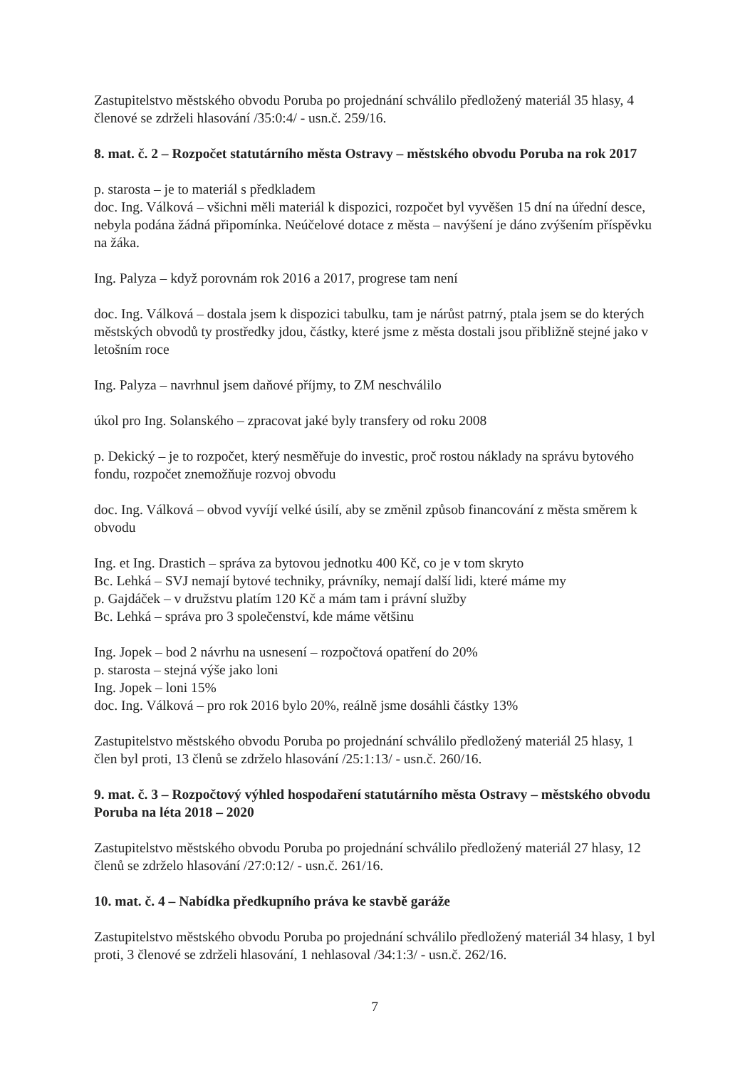Zastupitelstvo městského obvodu Poruba po projednání schválilo předložený materiál 35 hlasy, 4 členové se zdrželi hlasování /35:0:4/ - usn.č. 259/16.
8. mat. č. 2 – Rozpočet statutárního města Ostravy – městského obvodu Poruba na rok 2017
p. starosta – je to materiál s předkladem
doc. Ing. Válková – všichni měli materiál k dispozici, rozpočet byl vyvěšen 15 dní na úřední desce, nebyla podána žádná připomínka. Neúčelové dotace z města – navýšení je dáno zvýšením příspěvku na žáka.
Ing. Palyza – když porovnám rok 2016 a 2017, progrese tam není
doc. Ing. Válková – dostala jsem k dispozici tabulku, tam je nárůst patrný, ptala jsem se do kterých městských obvodů ty prostředky jdou, částky, které jsme z města dostali jsou přibližně stejné jako v letošním roce
Ing. Palyza – navrhnul jsem daňové příjmy, to ZM neschválilo
úkol pro Ing. Solanského – zpracovat jaké byly transfery od roku 2008
p. Dekický – je to rozpočet, který nesměřuje do investic, proč rostou náklady na správu bytového fondu, rozpočet znemožňuje rozvoj obvodu
doc. Ing. Válková – obvod vyvíjí velké úsilí, aby se změnil způsob financování z města směrem k obvodu
Ing. et Ing. Drastich – správa za bytovou jednotku 400 Kč, co je v tom skryto
Bc. Lehká – SVJ nemají bytové techniky, právníky, nemají další lidi, které máme my
p. Gajdáček – v družstvu platím 120 Kč a mám tam i právní služby
Bc. Lehká – správa pro 3 společenství, kde máme většinu
Ing. Jopek – bod 2 návrhu na usnesení – rozpočtová opatření do 20%
p. starosta – stejná výše jako loni
Ing. Jopek – loni 15%
doc. Ing. Válková – pro rok 2016 bylo 20%, reálně jsme dosáhli částky 13%
Zastupitelstvo městského obvodu Poruba po projednání schválilo předložený materiál 25 hlasy, 1 člen byl proti, 13 členů se zdrželo hlasování /25:1:13/ - usn.č. 260/16.
9. mat. č. 3 – Rozpočtový výhled hospodaření statutárního města Ostravy – městského obvodu Poruba na léta 2018 – 2020
Zastupitelstvo městského obvodu Poruba po projednání schválilo předložený materiál 27 hlasy, 12 členů se zdrželo hlasování /27:0:12/ - usn.č. 261/16.
10. mat. č. 4 – Nabídka předkupního práva ke stavbě garáže
Zastupitelstvo městského obvodu Poruba po projednání schválilo předložený materiál 34 hlasy, 1 byl proti, 3 členové se zdrželi hlasování, 1 nehlasoval /34:1:3/ - usn.č. 262/16.
7